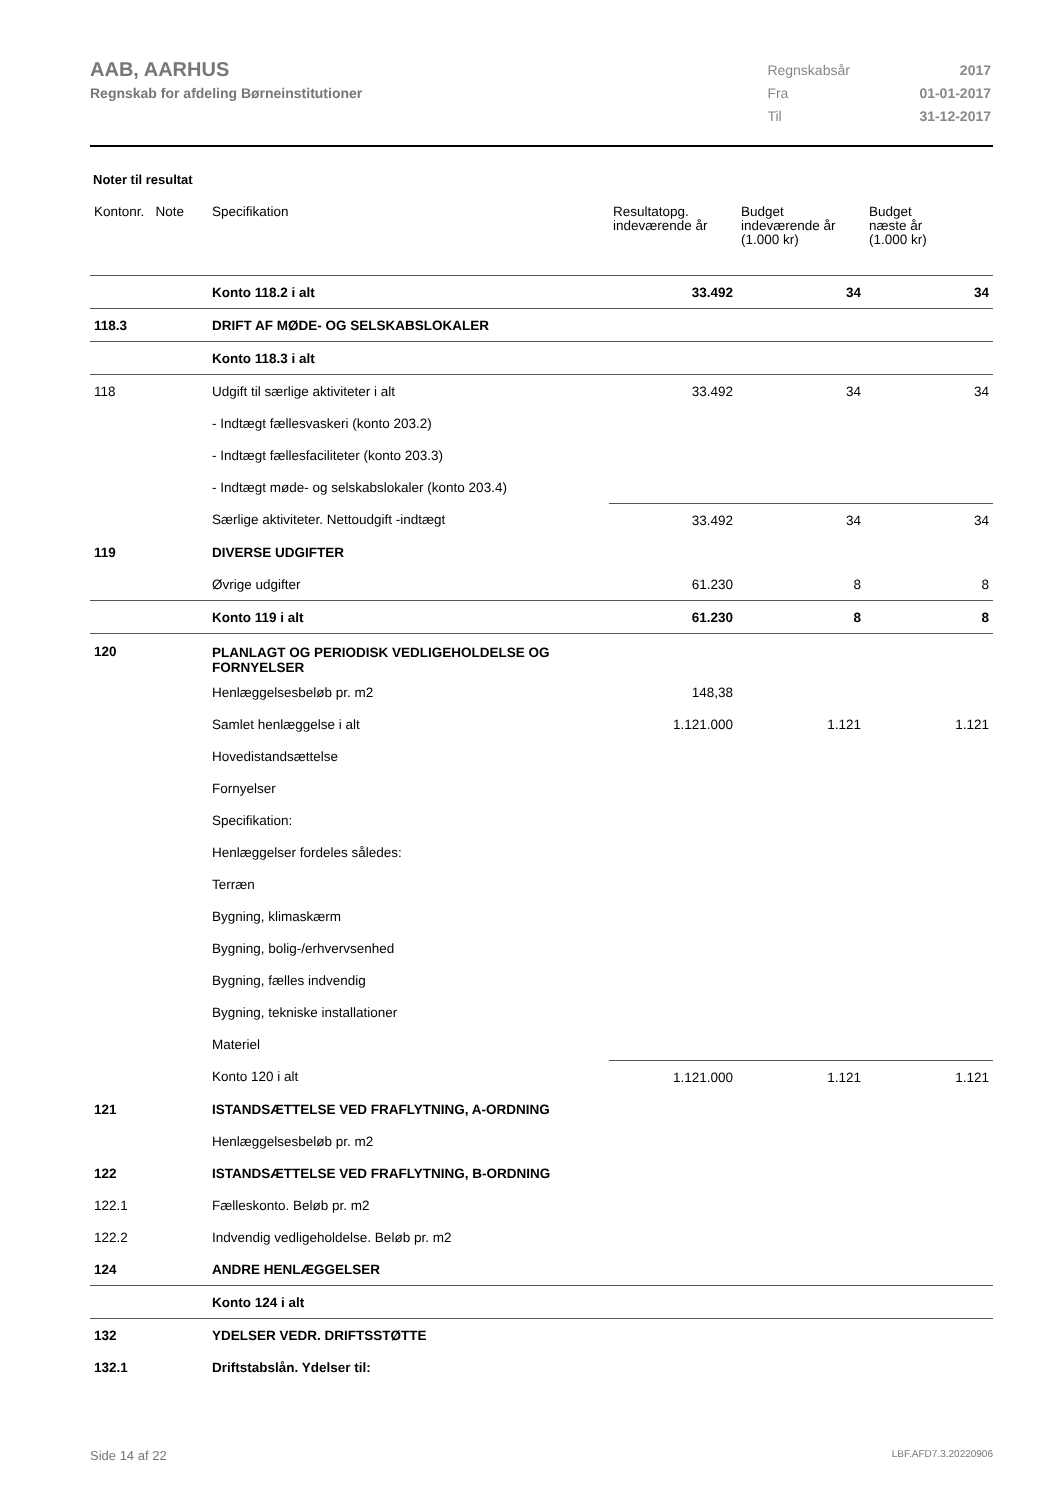AAB, AARHUS
Regnskab for afdeling Børneinstitutioner
| Regnskabsår | 2017 |
| Fra | 01-01-2017 |
| Til | 31-12-2017 |
Noter til resultat
| Kontonr. Note | Specifikation | Resultatopg. indeværende år | Budget indeværende år (1.000 kr) | Budget næste år (1.000 kr) |
| --- | --- | --- | --- | --- |
| | Konto 118.2 i alt | 33.492 | 34 | 34 |
| 118.3 | DRIFT AF MØDE- OG SELSKABSLOKALER | | | |
| | Konto 118.3 i alt | | | |
| 118 | Udgift til særlige aktiviteter i alt | 33.492 | 34 | 34 |
| | - Indtægt fællesvaskeri (konto 203.2) | | | |
| | - Indtægt fællesfaciliteter (konto 203.3) | | | |
| | - Indtægt møde- og selskabslokaler (konto 203.4) | | | |
| | Særlige aktiviteter. Nettoudgift -indtægt | 33.492 | 34 | 34 |
| 119 | DIVERSE UDGIFTER | | | |
| | Øvrige udgifter | 61.230 | 8 | 8 |
| | Konto 119 i alt | 61.230 | 8 | 8 |
| 120 | PLANLAGT OG PERIODISK VEDLIGEHOLDELSE OG FORNYELSER | | | |
| | Henlæggelsesbeløb pr. m2 | 148,38 | | |
| | Samlet henlæggelse i alt | 1.121.000 | 1.121 | 1.121 |
| | Hovedistandsættelse | | | |
| | Fornyelser | | | |
| | Specifikation: | | | |
| | Henlæggelser fordeles således: | | | |
| | Terræn | | | |
| | Bygning, klimaskærm | | | |
| | Bygning, bolig-/erhvervsenhed | | | |
| | Bygning, fælles indvendig | | | |
| | Bygning, tekniske installationer | | | |
| | Materiel | | | |
| | Konto 120 i alt | 1.121.000 | 1.121 | 1.121 |
| 121 | ISTANDSÆTTELSE VED FRAFLYTNING, A-ORDNING | | | |
| | Henlæggelsesbeløb pr. m2 | | | |
| 122 | ISTANDSÆTTELSE VED FRAFLYTNING, B-ORDNING | | | |
| 122.1 | Fælleskonto. Beløb pr. m2 | | | |
| 122.2 | Indvendig vedligeholdelse. Beløb pr. m2 | | | |
| 124 | ANDRE HENLÆGGELSER | | | |
| | Konto 124 i alt | | | |
| 132 | YDELSER VEDR. DRIFTSSTØTTE | | | |
| 132.1 | Driftstabslån. Ydelser til: | | | |
Side 14 af 22 LBF.AFD7.3.20220906